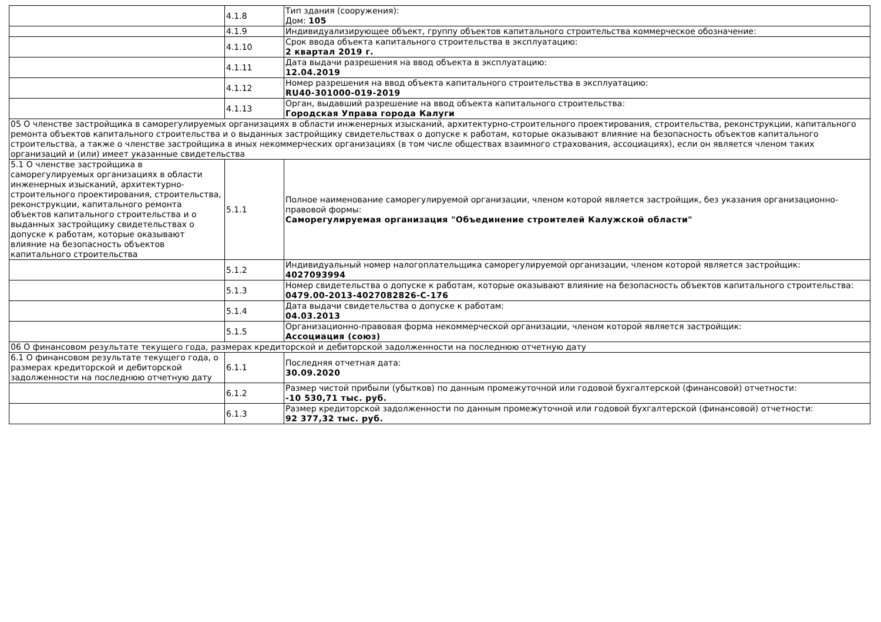| | 4.1.8 | Тип здания (сооружения): Дом: 105 |
| | 4.1.9 | Индивидуализирующее объект, группу объектов капитального строительства коммерческое обозначение: |
| | 4.1.10 | Срок ввода объекта капитального строительства в эксплуатацию: 2 квартал 2019 г. |
| | 4.1.11 | Дата выдачи разрешения на ввод объекта в эксплуатацию: 12.04.2019 |
| | 4.1.12 | Номер разрешения на ввод объекта капитального строительства в эксплуатацию: RU40-301000-019-2019 |
| | 4.1.13 | Орган, выдавший разрешение на ввод объекта капитального строительства: Городская Управа города Калуги |
| 05 О членстве застройщика в саморегулируемых организациях в области инженерных изысканий, архитектурно-строительного проектирования, строительства, реконструкции, капитального ремонта объектов капитального строительства и о выданных застройщику свидетельствах о допуске к работам, которые оказывают влияние на безопасность объектов капитального строительства, а также о членстве застройщика в иных некоммерческих организациях (в том числе обществах взаимного страхования, ассоциациях), если он является членом таких организаций и (или) имеет указанные свидетельства | | |
| 5.1 О членстве застройщика в саморегулируемых организациях в области инженерных изысканий, архитектурно-строительного проектирования, строительства, реконструкции, капитального ремонта объектов капитального строительства и о выданных застройщику свидетельствах о допуске к работам, которые оказывают влияние на безопасность объектов капитального строительства | 5.1.1 | Полное наименование саморегулируемой организации, членом которой является застройщик, без указания организационно-правовой формы: Саморегулируемая организация "Объединение строителей Калужской области" |
| | 5.1.2 | Индивидуальный номер налогоплательщика саморегулируемой организации, членом которой является застройщик: 4027093994 |
| | 5.1.3 | Номер свидетельства о допуске к работам, которые оказывают влияние на безопасность объектов капитального строительства: 0479.00-2013-4027082826-С-176 |
| | 5.1.4 | Дата выдачи свидетельства о допуске к работам: 04.03.2013 |
| | 5.1.5 | Организационно-правовая форма некоммерческой организации, членом которой является застройщик: Ассоциация (союз) |
| 06 О финансовом результате текущего года, размерах кредиторской и дебиторской задолженности на последнюю отчетную дату | | |
| 6.1 О финансовом результате текущего года, о размерах кредиторской и дебиторской задолженности на последнюю отчетную дату | 6.1.1 | Последняя отчетная дата: 30.09.2020 |
| | 6.1.2 | Размер чистой прибыли (убытков) по данным промежуточной или годовой бухгалтерской (финансовой) отчетности: -10 530,71 тыс. руб. |
| | 6.1.3 | Размер кредиторской задолженности по данным промежуточной или годовой бухгалтерской (финансовой) отчетности: 92 377,32 тыс. руб. |